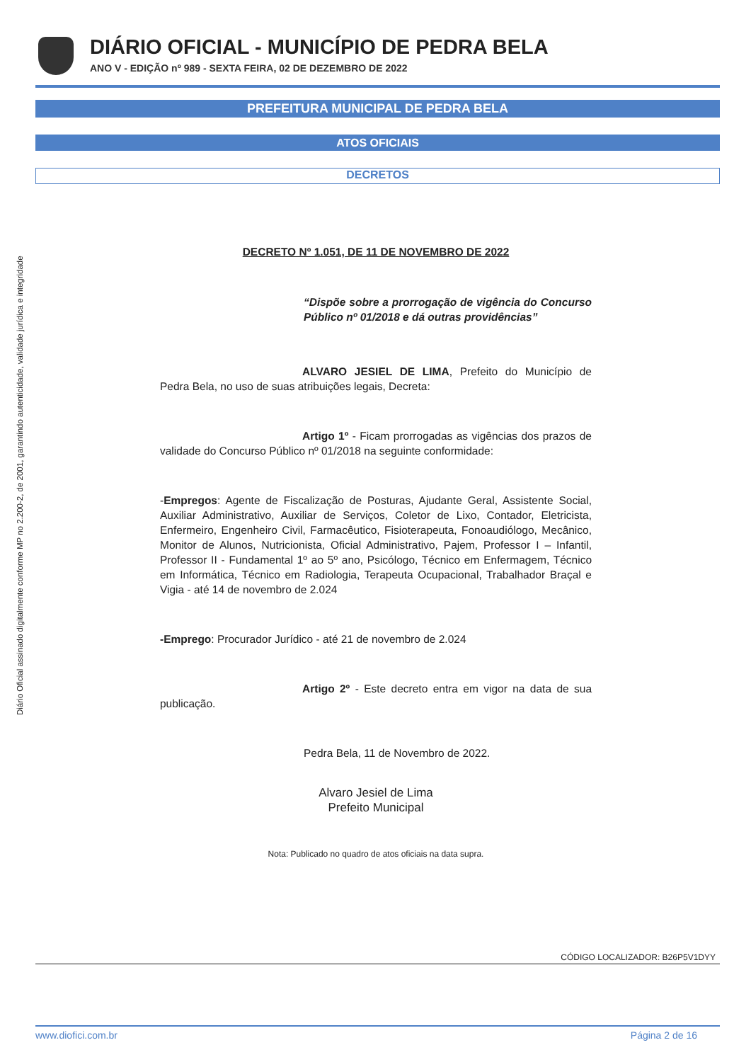DIÁRIO OFICIAL - MUNICÍPIO DE PEDRA BELA
ANO V - EDIÇÃO nº 989 - SEXTA FEIRA, 02 DE DEZEMBRO DE 2022
PREFEITURA MUNICIPAL DE PEDRA BELA
ATOS OFICIAIS
DECRETOS
Diário Oficial assinado digitalmente conforme MP no 2.200-2, de 2001, garantindo autenticidade, validade jurídica e integridade
DECRETO Nº 1.051, DE 11 DE NOVEMBRO DE 2022
“Dispõe sobre a prorrogação de vigência do Concurso Público nº 01/2018 e dá outras providências”
ALVARO JESIEL DE LIMA, Prefeito do Município de Pedra Bela, no uso de suas atribuições legais, Decreta:
Artigo 1º - Ficam prorrogadas as vigências dos prazos de validade do Concurso Público nº 01/2018 na seguinte conformidade:
-Empregos: Agente de Fiscalização de Posturas, Ajudante Geral, Assistente Social, Auxiliar Administrativo, Auxiliar de Serviços, Coletor de Lixo, Contador, Eletricista, Enfermeiro, Engenheiro Civil, Farmacêutico, Fisioterapeuta, Fonoaudiólogo, Mecânico, Monitor de Alunos, Nutricionista, Oficial Administrativo, Pajem, Professor I – Infantil, Professor II - Fundamental 1º ao 5º ano, Psicólogo, Técnico em Enfermagem, Técnico em Informática, Técnico em Radiologia, Terapeuta Ocupacional, Trabalhador Braçal e Vigia - até 14 de novembro de 2.024
-Emprego: Procurador Jurídico - até 21 de novembro de 2.024
Artigo 2º - Este decreto entra em vigor na data de sua publicação.
Pedra Bela, 11 de Novembro de 2022.
Alvaro Jesiel de Lima
Prefeito Municipal
Nota: Publicado no quadro de atos oficiais na data supra.
CÓDIGO LOCALIZADOR: B26P5V1DYY
www.diofici.com.br Página 2 de 16